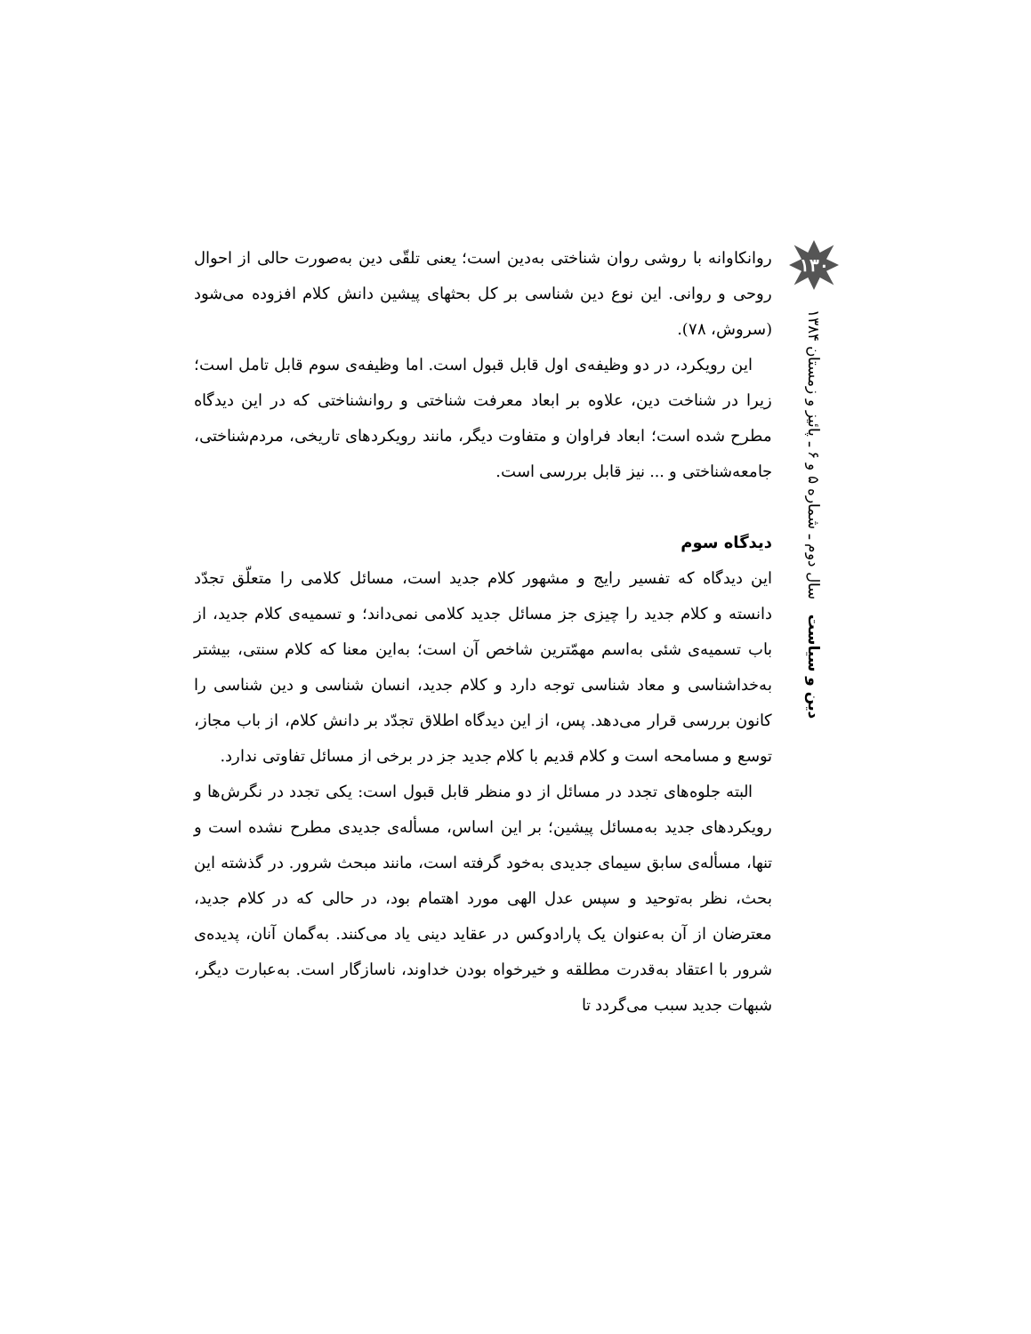۱۳۰
دین و سیاست سال دوم ـ شماره ۵ و ۶ ـ پائیز و زمستان ۱۳۸۴
روانکاوانه با روشی روان شناختی به‌دین است؛ یعنی تلقّی دین به‌صورت حالی از احوال روحی و روانی. این نوع دین شناسی بر کل بحثهای پیشین دانش کلام افزوده می‌شود (سروش، ۷۸).
این رویکرد، در دو وظیفه‌ی اول قابل قبول است. اما وظیفه‌ی سوم قابل تامل است؛ زیرا در شناخت دین، علاوه بر ابعاد معرفت شناختی و روانشناختی که در این دیدگاه مطرح شده است؛ ابعاد فراوان و متفاوت دیگر، مانند رویکردهای تاریخی، مردم‌شناختی، جامعه‌شناختی و ... نیز قابل بررسی است.
دیدگاه سوم
این دیدگاه که تفسیر رایج و مشهور کلام جدید است، مسائل کلامی را متعلّق تجدّد دانسته و کلام جدید را چیزی جز مسائل جدید کلامی نمی‌داند؛ و تسمیه‌ی کلام جدید، از باب تسمیه‌ی شئی به‌اسم مهمّترین شاخص آن است؛ به‌این معنا که کلام سنتی، بیشتر به‌خداشناسی و معاد شناسی توجه دارد و کلام جدید، انسان شناسی و دین شناسی را کانون بررسی قرار می‌دهد. پس، از این دیدگاه اطلاق تجدّد بر دانش کلام، از باب مجاز، توسع و مسامحه است و کلام قدیم با کلام جدید جز در برخی از مسائل تفاوتی ندارد.
البته جلوه‌های تجدد در مسائل از دو منظر قابل قبول است: یکی تجدد در نگرش‌ها و رویکردهای جدید به‌مسائل پیشین؛ بر این اساس، مسأله‌ی جدیدی مطرح نشده است و تنها، مسأله‌ی سابق سیمای جدیدی به‌خود گرفته است، مانند مبحث شرور. در گذشته این بحث، نظر به‌توحید و سپس عدل الهی مورد اهتمام بود، در حالی که در کلام جدید، معترضان از آن به‌عنوان یک پارادوکس در عقاید دینی یاد می‌کنند. به‌گمان آنان، پدیده‌ی شرور با اعتقاد به‌قدرت مطلقه و خیرخواه بودن خداوند، ناسازگار است. به‌عبارت دیگر، شبهات جدید سبب می‌گردد تا